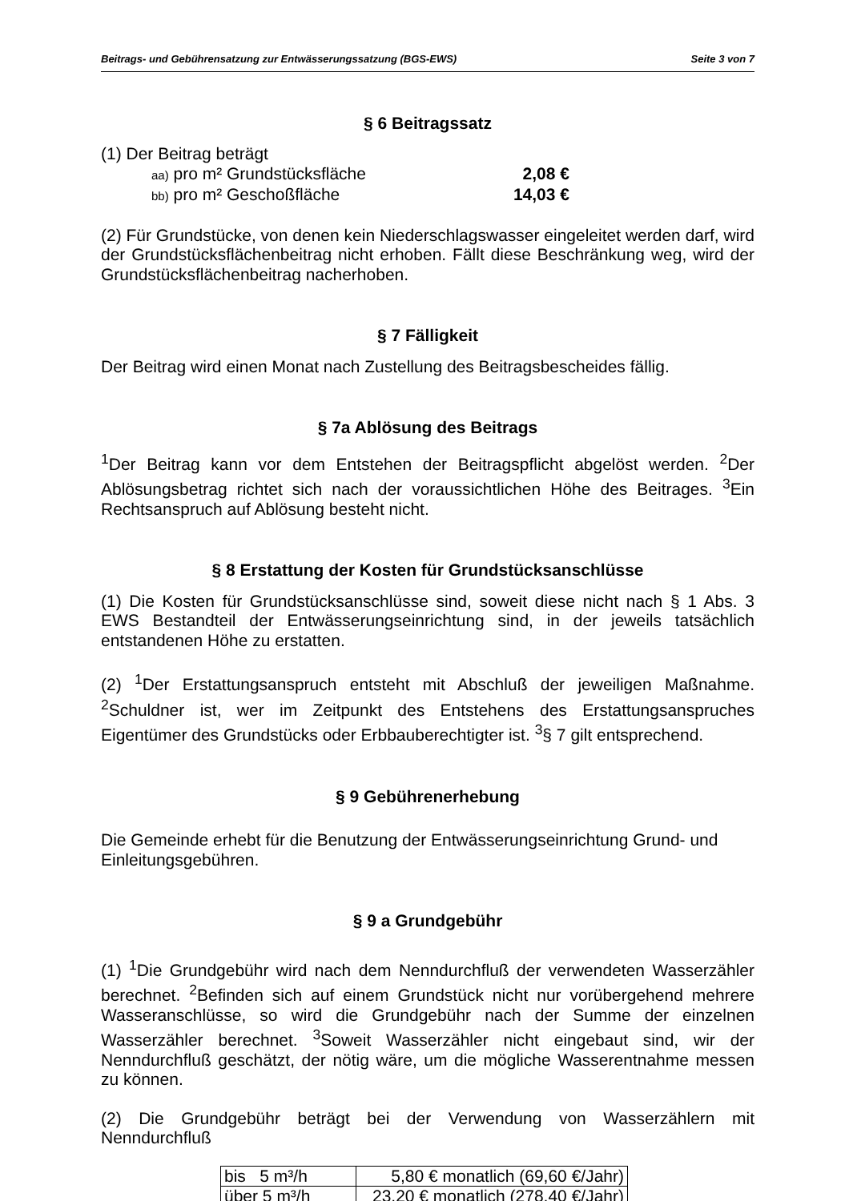Beitrags- und Gebührensatzung zur Entwässerungssatzung (BGS-EWS) Seite 3 von 7
§ 6 Beitragssatz
(1) Der Beitrag beträgt
aa) pro m² Grundstücksfläche 2,08 €
bb) pro m² Geschoßfläche 14,03 €
(2) Für Grundstücke, von denen kein Niederschlagswasser eingeleitet werden darf, wird der Grundstücksflächenbeitrag nicht erhoben. Fällt diese Beschränkung weg, wird der Grundstücksflächenbeitrag nacherhoben.
§ 7 Fälligkeit
Der Beitrag wird einen Monat nach Zustellung des Beitragsbescheides fällig.
§ 7a Ablösung des Beitrags
<sup>1</sup> Der Beitrag kann vor dem Entstehen der Beitragspflicht abgelöst werden. <sup>2</sup>Der Ablösungsbetrag richtet sich nach der voraussichtlichen Höhe des Beitrages. <sup>3</sup>Ein Rechtsanspruch auf Ablösung besteht nicht.
§ 8 Erstattung der Kosten für Grundstücksanschlüsse
(1) Die Kosten für Grundstücksanschlüsse sind, soweit diese nicht nach § 1 Abs. 3 EWS Bestandteil der Entwässerungseinrichtung sind, in der jeweils tatsächlich entstandenen Höhe zu erstatten.
(2) <sup>1</sup>Der Erstattungsanspruch entsteht mit Abschluß der jeweiligen Maßnahme. <sup>2</sup>Schuldner ist, wer im Zeitpunkt des Entstehens des Erstattungsanspruches Eigentümer des Grundstücks oder Erbbauberechtigter ist. <sup>3</sup>§ 7 gilt entsprechend.
§ 9 Gebührenerhebung
Die Gemeinde erhebt für die Benutzung der Entwässerungseinrichtung Grund- und Einleitungsgebühren.
§ 9 a Grundgebühr
(1) <sup>1</sup>Die Grundgebühr wird nach dem Nenndurchfluß der verwendeten Wasserzähler berechnet. <sup>2</sup>Befinden sich auf einem Grundstück nicht nur vorübergehend mehrere Wasseranschlüsse, so wird die Grundgebühr nach der Summe der einzelnen Wasserzähler berechnet. <sup>3</sup>Soweit Wasserzähler nicht eingebaut sind, wir der Nenndurchfluß geschätzt, der nötig wäre, um die mögliche Wasserentnahme messen zu können.
(2) Die Grundgebühr beträgt bei der Verwendung von Wasserzählern mit Nenndurchfluß
| bis 5 m³/h | 5,80 € monatlich (69,60 €/Jahr) |
| über 5 m³/h | 23,20 € monatlich (278,40 €/Jahr) |